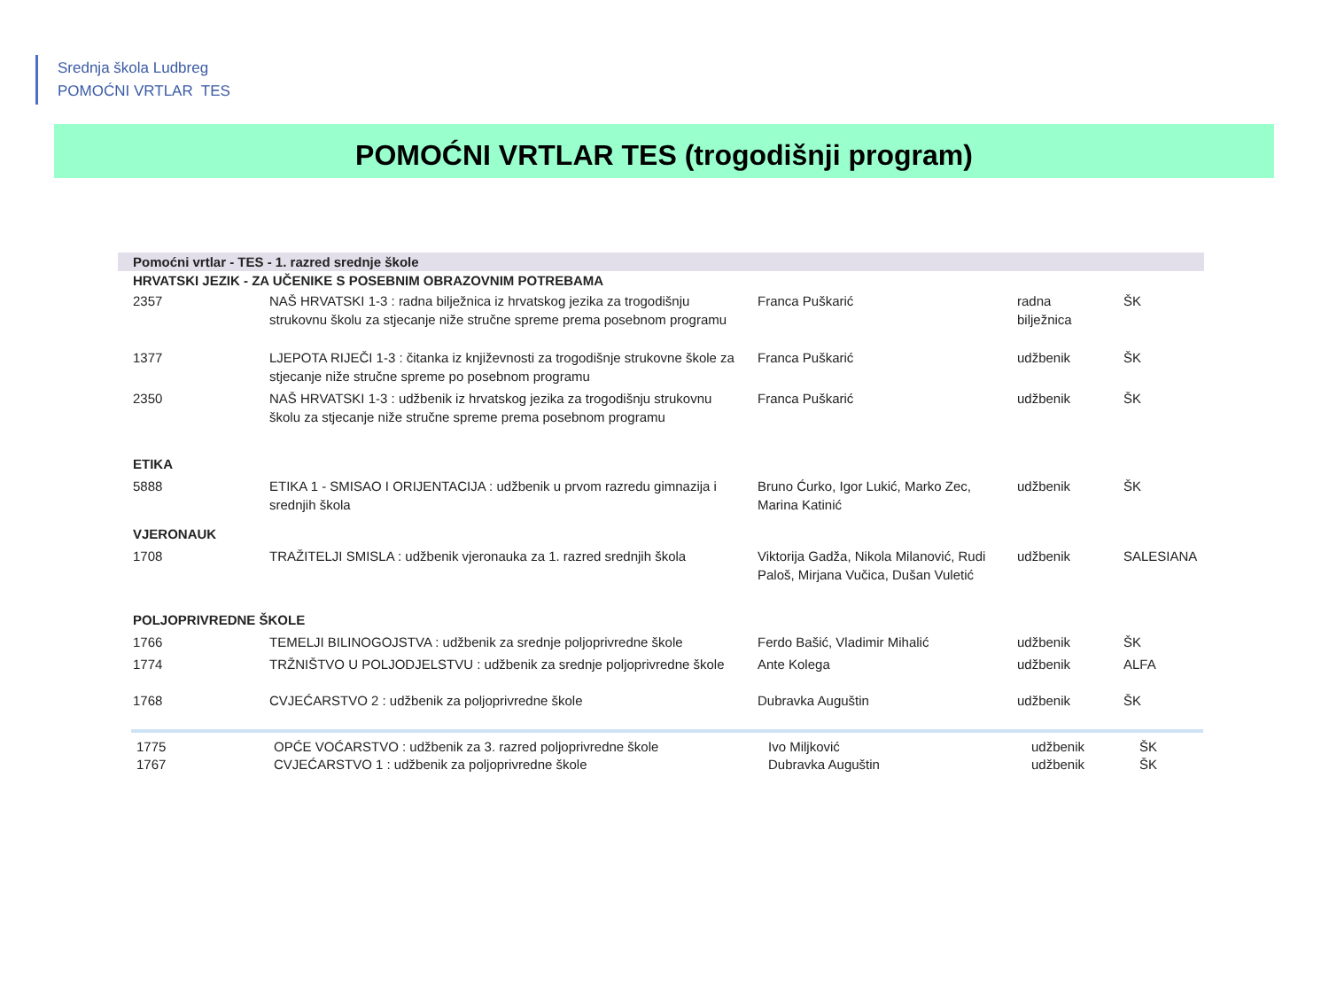Srednja škola Ludbreg
POMOĆNI VRTLAR TES
POMOĆNI VRTLAR TES (trogodišnji program)
| Pomoćni vrtlar - TES - 1. razred srednje škole | | | | |
| HRVATSKI JEZIK - ZA UČENIKE S POSEBNIM OBRAZOVNIM POTREBAMA | | | | |
| 2357 | NAŠ HRVATSKI 1-3 : radna bilježnica iz hrvatskog jezika za trogodišnju strukovnu školu za stjecanje niže stručne spreme prema posebnom programu | Franca Puškarić | radna bilježnica | ŠK |
| 1377 | LJEPOTA RIJEČI 1-3 : čitanka iz književnosti za trogodišnje strukovne škole za stjecanje niže stručne spreme po posebnom programu | Franca Puškarić | udžbenik | ŠK |
| 2350 | NAŠ HRVATSKI 1-3 : udžbenik iz hrvatskog jezika za trogodišnju strukovnu školu za stjecanje niže stručne spreme prema posebnom programu | Franca Puškarić | udžbenik | ŠK |
| ETIKA | | | | |
| 5888 | ETIKA 1 - SMISAO I ORIJENTACIJA : udžbenik u prvom razredu gimnazija i srednjih škola | Bruno Ćurko, Igor Lukić, Marko Zec, Marina Katinić | udžbenik | ŠK |
| VJERONAUK | | | | |
| 1708 | TRAŽITELJI SMISLA : udžbenik vjeronauka za 1. razred srednjih škola | Viktorija Gadža, Nikola Milanović, Rudi Paloš, Mirjana Vučica, Dušan Vuletić | udžbenik | SALESIANA |
| POLJOPRIVREDNE ŠKOLE | | | | |
| 1766 | TEMELJI BILINOGOJSTVA : udžbenik za srednje poljoprivredne škole | Ferdo Bašić, Vladimir Mihalić | udžbenik | ŠK |
| 1774 | TRŽNIŠTVO U POLJODJELSTVU : udžbenik za srednje poljoprivredne škole | Ante Kolega | udžbenik | ALFA |
| 1768 | CVJEĆARSTVO 2 : udžbenik za poljoprivredne škole | Dubravka Auguštin | udžbenik | ŠK |
| 1775 | OPĆE VOĆARSTVO : udžbenik za 3. razred poljoprivredne škole | Ivo Miljković | udžbenik | ŠK |
| 1767 | CVJEĆARSTVO 1 : udžbenik za poljoprivredne škole | Dubravka Auguštin | udžbenik | ŠK |